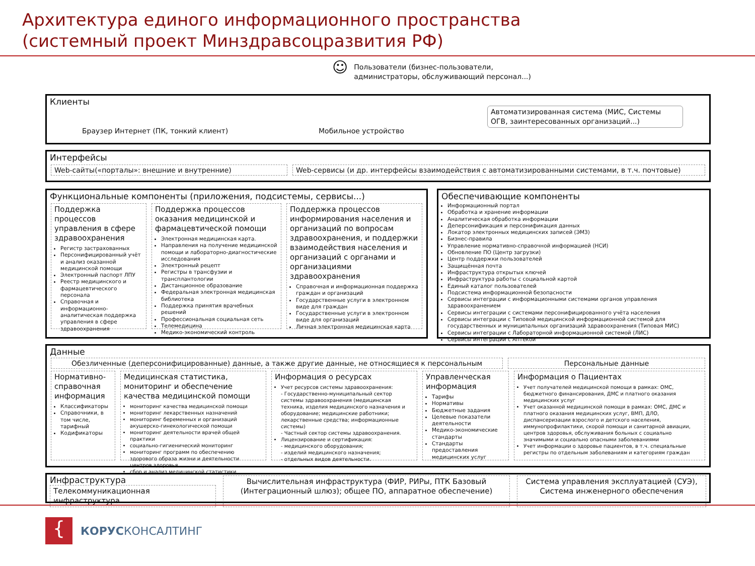Архитектура единого информационного пространства
(системный проект Минздравсоцразвития РФ)
☺
Пользователи (бизнес-пользователи,
администраторы, обслуживающий персонал...)
Клиенты
Браузер Интернет (ПК, тонкий клиент) Мобильное устройство
Автоматизированная система (МИС, Системы ОГВ, заинтересованных организаций...)
Интерфейсы
Web-сайты(«порталы»: внешние и внутренние) Web-сервисы (и др. интерфейсы взаимодействия с автоматизированными системами, в т.ч. почтовые)
Функциональные компоненты (приложения, подсистемы, сервисы...)
Поддержка процессов управления в сфере здравоохранения
Регистр застрахованных
Персонифицированный учёт и анализ оказанной медицинской помощи
Электронный паспорт ЛПУ
Реестр медицинского и фармацевтического персонала
Справочная и информационно-аналитическая поддержка управления в сфере здравоохранения
Поддержка процессов оказания медицинской и фармацевтической помощи
Электронная медицинская карта.
Направления на получение медицинской помощи и лабораторно-диагностические исследования
Электронный рецепт
Регистры в трансфузии и трансплантологии
Дистанционное образование
Федеральная электронная медицинская библиотека
Поддержка принятия врачебных решений
Профессиональная социальная сеть
Телемедицина
Медико-экономический контроль
Поддержка процессов информирования населения и организаций по вопросам здравоохранения, и поддержки взаимодействия населения и организаций с органами и организациями здравоохранения
Справочная и информационная поддержка граждан и организаций
Государственные услуги в электронном виде для граждан
Государственные услуги в электронном виде для организаций
Личная электронная медицинская карта
Обеспечивающие компоненты
Информационный портал
Обработка и хранение информации
Аналитическая обработка информации
Деперсонификация и персонификация данных
Локатор электронных медицинских записей (ЭМЗ)
Бизнес-правила
Управление нормативно-справочной информацией (НСИ)
Обновление ПО (Центр загрузки)
Центр поддержки пользователей
Защищённая почта
Инфраструктура открытых ключей
Инфраструктура работы с социальной картой
Единый каталог пользователей
Подсистема информационной безопасности
Сервисы интеграции с информационными системами органов управления здравоохранением
Сервисы интеграции с системами персонифицированного учёта населения
Сервисы интеграции с Типовой медицинской информационной системой для государственных и муниципальных организаций здравоохранения (Типовая МИС)
Сервисы интеграции с Лабораторной информационной системой (ЛИС)
Сервисы интеграции с Аптекой
Данные
Обезличенные (деперсонифицированные) данные, а также другие данные, не относящиеся к персональным
Персональные данные
Нормативно-справочная информация
Классификаторы
Справочники, в том числе, тарифный
Кодификаторы
Медицинская статистика, мониторинг и обеспечение качества медицинской помощи
мониторинг качества медицинской помощи
мониторинг лекарственных назначений
мониторинг беременных и организаций акушерско-гинекологической помощи
мониторинг деятельности врачей общей практики
социально-гигиенический мониторинг
мониторинг программ по обеспечению здорового образа жизни и деятельности центров здоровья
сбор и анализ медицинской статистики
Информация о ресурсах
Учет ресурсов системы здравоохранения:
- Государственно-муниципальный сектор системы здравоохранения (медицинская техника, изделия медицинского назначения и оборудование; медицинские работники; лекарственные средства; информационные системы)
- Частный сектор системы здравоохранения.
Лицензирование и сертификация:
- медицинского оборудования;
- изделий медицинского назначения;
- отдельных видов деятельности.
Управленческая информация
Тарифы
Нормативы
Бюджетные задания
Целевые показатели деятельности
Медико-экономические стандарты
Стандарты предоставления медицинских услуг
Информация о Пациентах
Учет получателей медицинской помощи в рамках: ОМС, бюджетного финансирования, ДМС и платного оказания медицинских услуг
Учет оказанной медицинской помощи в рамках: ОМС, ДМС и платного оказания медицинских услуг, ВМП, ДЛО, диспансеризации взрослого и детского населения, иммунопрофилактики, скорой помощи и санитарной авиации, центров здоровья, обслуживания больных с социально значимыми и социально опасными заболеваниями
Учет информации о здоровье пациентов, в т.ч. специальные регистры по отдельным заболеваниям и категориям граждан
Инфраструктура
Телекоммуникационная инфраструктура
Вычислительная инфраструктура (ФИР, РИРы, ПТК Базовый (Интеграционный шлюз); общее ПО, аппаратное обеспечение)
Система управления эксплуатацией (СУЭ), Система инженерного обеспечения
{
КОРУСКОНСАЛТИНГ